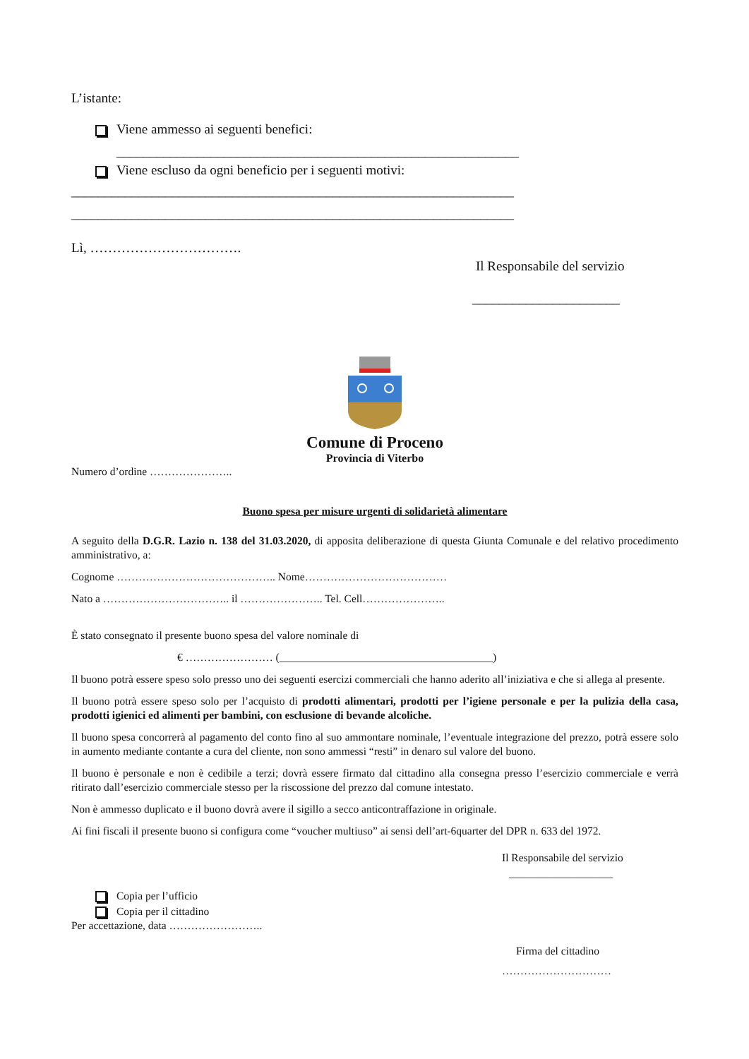L’istante:
Viene ammesso ai seguenti benefici:
____________________________________________________________
Viene escluso da ogni beneficio per i seguenti motivi:
__________________________________________________________________
__________________________________________________________________
Lì, …………………………….
Il Responsabile del servizio
______________________
Comune di Proceno
Provincia di Viterbo
Numero d’ordine …………………..
Buono spesa per misure urgenti di solidarietà alimentare
A seguito della D.G.R. Lazio n. 138 del 31.03.2020, di apposita deliberazione di questa Giunta Comunale e del relativo procedimento amministrativo, a:
Cognome …………………………………….. Nome…………………………………
Nato a …………………………….. il ………………….. Tel. Cell…………………..
È stato consegnato il presente buono spesa del valore nominale di
€ …………………… (_______________________________________)
Il buono potrà essere speso solo presso uno dei seguenti esercizi commerciali che hanno aderito all’iniziativa e che si allega al presente.
Il buono potrà essere speso solo per l’acquisto di prodotti alimentari, prodotti per l’igiene personale e per la pulizia della casa, prodotti igienici ed alimenti per bambini, con esclusione di bevande alcoliche.
Il buono spesa concorrerà al pagamento del conto fino al suo ammontare nominale, l’eventuale integrazione del prezzo, potrà essere solo in aumento mediante contante a cura del cliente, non sono ammessi “resti” in denaro sul valore del buono.
Il buono è personale e non è cedibile a terzi; dovrà essere firmato dal cittadino alla consegna presso l’esercizio commerciale e verrà ritirato dall’esercizio commerciale stesso per la riscossione del prezzo dal comune intestato.
Non è ammesso duplicato e il buono dovrà avere il sigillo a secco anticontraffazione in originale.
Ai fini fiscali il presente buono si configura come “voucher multiuso” ai sensi dell’art-6quarter del DPR n. 633 del 1972.
Il Responsabile del servizio
___________________
Copia per l’ufficio
Copia per il cittadino
Per accettazione, data ……………………..
Firma del cittadino
…………………………